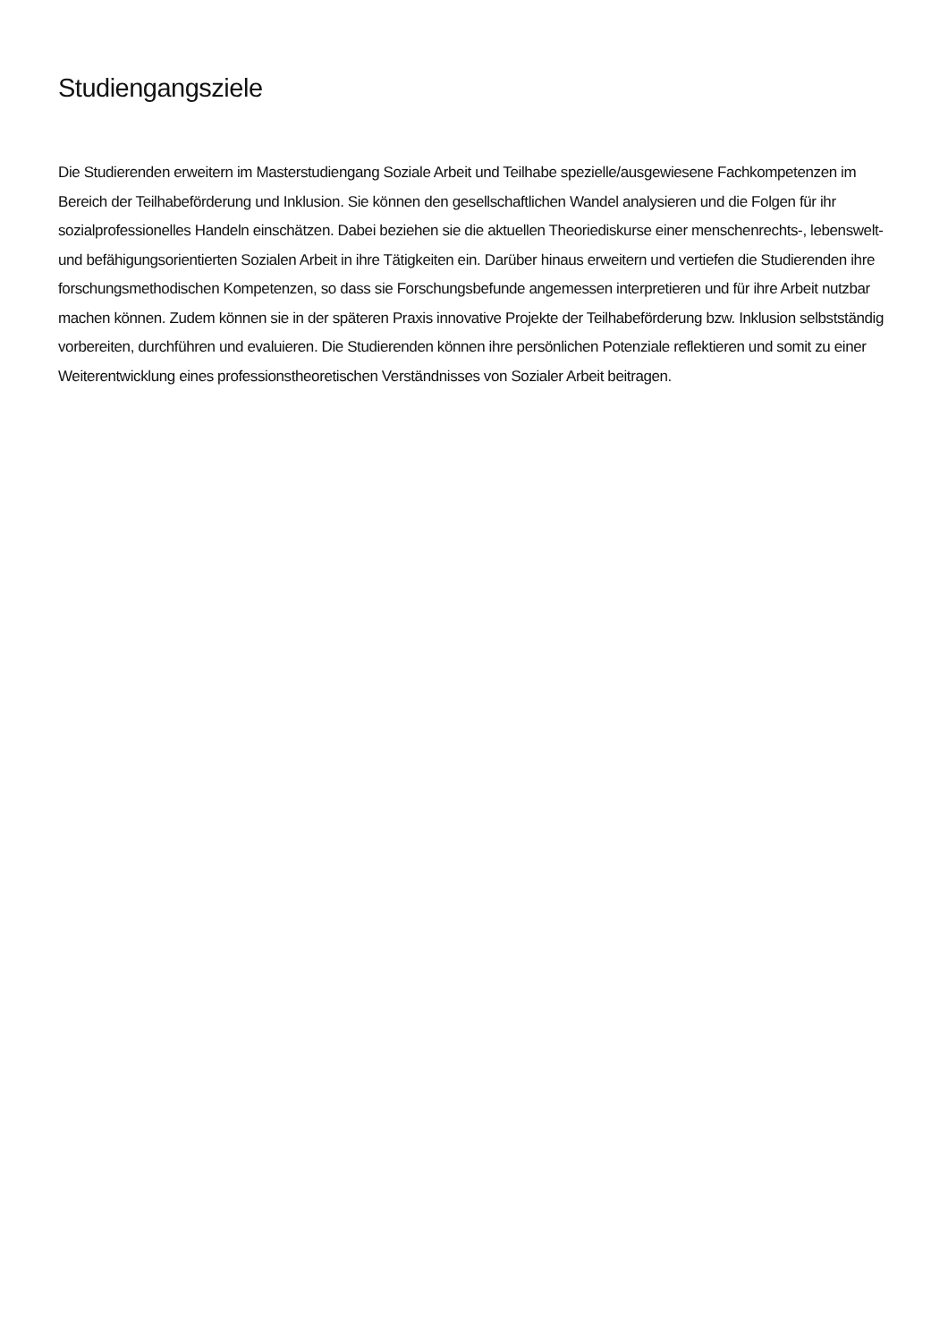Studiengangsziele
Die Studierenden erweitern im Masterstudiengang Soziale Arbeit und Teilhabe spezielle/ausgewiesene Fachkompetenzen im Bereich der Teilhabeförderung und Inklusion. Sie können den gesellschaftlichen Wandel analysieren und die Folgen für ihr sozialprofessionelles Handeln einschätzen. Dabei beziehen sie die aktuellen Theoriediskurse einer menschenrechts-, lebenswelt- und befähigungsorientierten Sozialen Arbeit in ihre Tätigkeiten ein. Darüber hinaus erweitern und vertiefen die Studierenden ihre forschungsmethodischen Kompetenzen, so dass sie Forschungsbefunde angemessen interpretieren und für ihre Arbeit nutzbar machen können. Zudem können sie in der späteren Praxis innovative Projekte der Teilhabeförderung bzw. Inklusion selbstständig vorbereiten, durchführen und evaluieren. Die Studierenden können ihre persönlichen Potenziale reflektieren und somit zu einer Weiterentwicklung eines professionstheoretischen Verständnisses von Sozialer Arbeit beitragen.